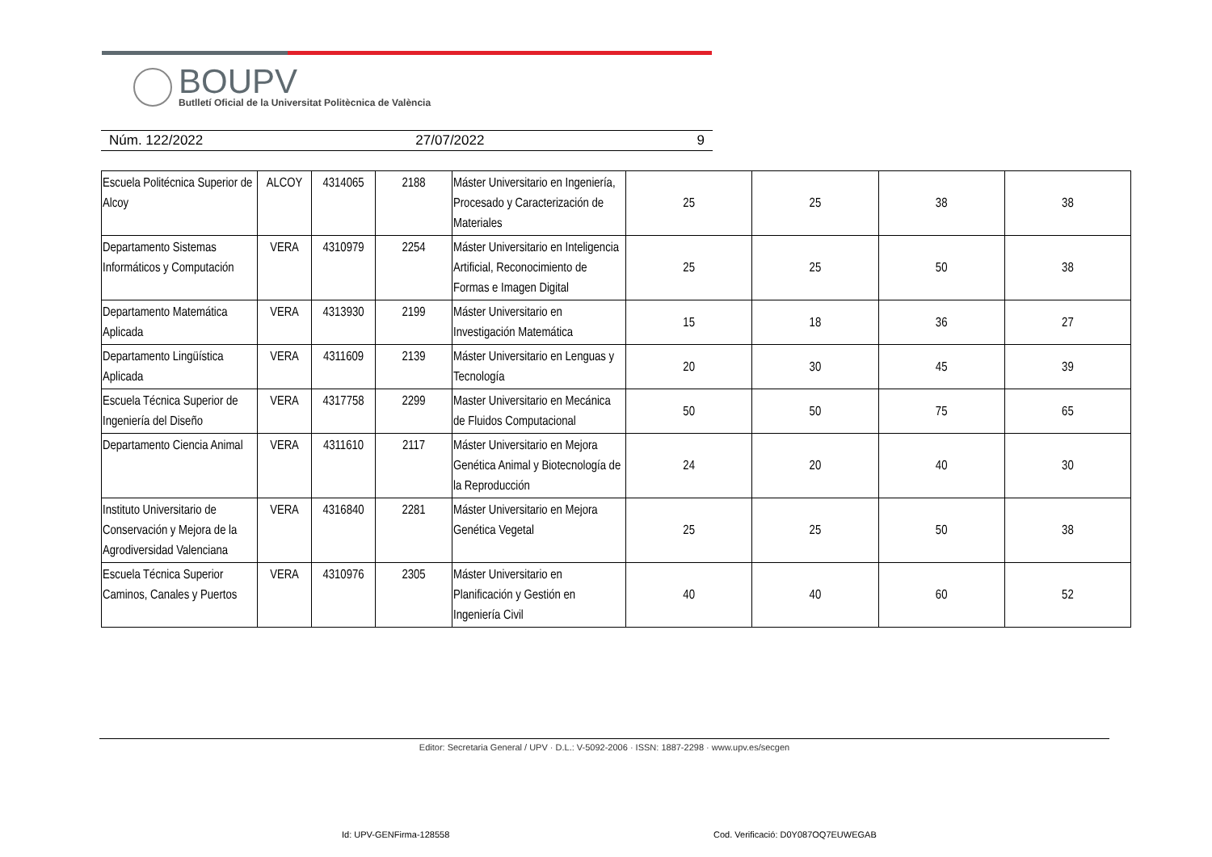BOUPV
Butlletí Oficial de la Universitat Politècnica de València
Núm. 122/2022 27/07/2022 9
| Escuela Politécnica Superior de Alcoy | ALCOY | 4314065 | 2188 | Máster Universitario en Ingeniería, Procesado y Caracterización de Materiales | 25 | 25 | 38 | 38 |
| Departamento Sistemas Informáticos y Computación | VERA | 4310979 | 2254 | Máster Universitario en Inteligencia Artificial, Reconocimiento de Formas e Imagen Digital | 25 | 25 | 50 | 38 |
| Departamento Matemática Aplicada | VERA | 4313930 | 2199 | Máster Universitario en Investigación Matemática | 15 | 18 | 36 | 27 |
| Departamento Lingüística Aplicada | VERA | 4311609 | 2139 | Máster Universitario en Lenguas y Tecnología | 20 | 30 | 45 | 39 |
| Escuela Técnica Superior de Ingeniería del Diseño | VERA | 4317758 | 2299 | Master Universitario en Mecánica de Fluidos Computacional | 50 | 50 | 75 | 65 |
| Departamento Ciencia Animal | VERA | 4311610 | 2117 | Máster Universitario en Mejora Genética Animal y Biotecnología de la Reproducción | 24 | 20 | 40 | 30 |
| Instituto Universitario de Conservación y Mejora de la Agrodiversidad Valenciana | VERA | 4316840 | 2281 | Máster Universitario en Mejora Genética Vegetal | 25 | 25 | 50 | 38 |
| Escuela Técnica Superior Caminos, Canales y Puertos | VERA | 4310976 | 2305 | Máster Universitario en Planificación y Gestión en Ingeniería Civil | 40 | 40 | 60 | 52 |
Editor: Secretaria General / UPV · D.L.: V-5092-2006 · ISSN: 1887-2298 · www.upv.es/secgen
Id: UPV-GENFirma-128558
Cod. Verificació: D0Y087OQ7EUWEGAB